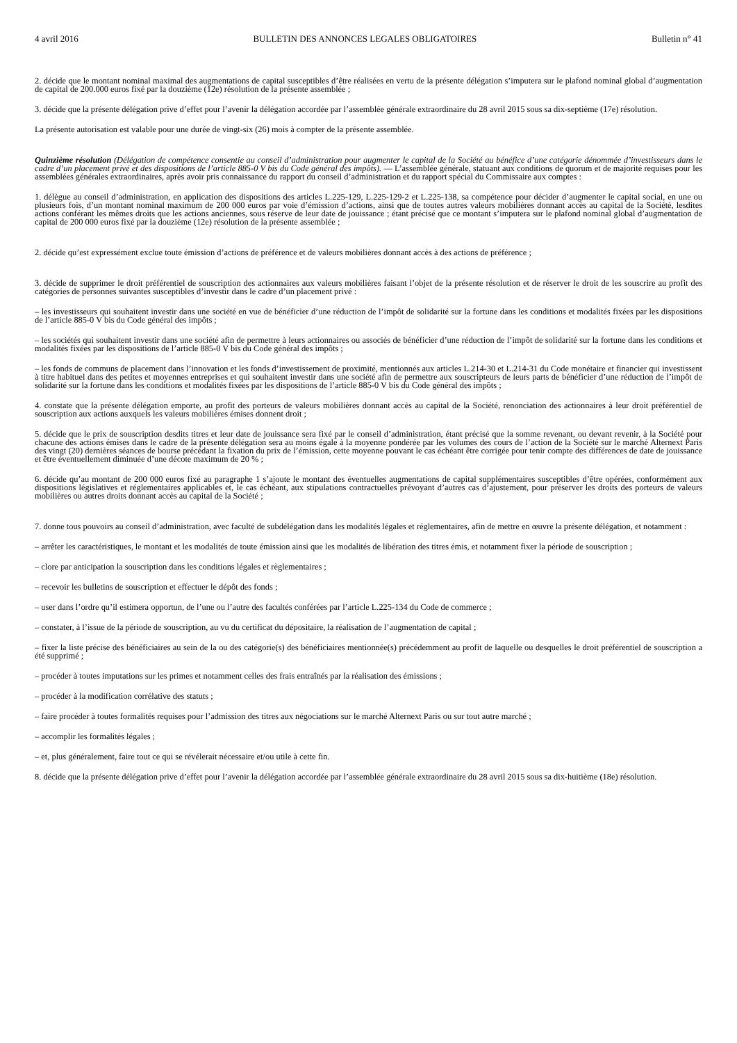4 avril 2016 BULLETIN DES ANNONCES LEGALES OBLIGATOIRES Bulletin n° 41
2. décide que le montant nominal maximal des augmentations de capital susceptibles d’être réalisées en vertu de la présente délégation s’imputera sur le plafond nominal global d’augmentation de capital de 200.000 euros fixé par la douzième (12e) résolution de la présente assemblée ;
3. décide que la présente délégation prive d’effet pour l’avenir la délégation accordée par l’assemblée générale extraordinaire du 28 avril 2015 sous sa dix-septième (17e) résolution.
La présente autorisation est valable pour une durée de vingt-six (26) mois à compter de la présente assemblée.
Quinzième résolution (Délégation de compétence consentie au conseil d’administration pour augmenter le capital de la Société au bénéfice d’une catégorie dénommée d’investisseurs dans le cadre d’un placement privé et des dispositions de l’article 885-0 V bis du Code général des impôts). — L’assemblée générale, statuant aux conditions de quorum et de majorité requises pour les assemblées générales extraordinaires, après avoir pris connaissance du rapport du conseil d’administration et du rapport spécial du Commissaire aux comptes :
1. délègue au conseil d’administration, en application des dispositions des articles L.225-129, L.225-129-2 et L.225-138, sa compétence pour décider d’augmenter le capital social, en une ou plusieurs fois, d’un montant nominal maximum de 200 000 euros par voie d’émission d’actions, ainsi que de toutes autres valeurs mobilières donnant accès au capital de la Société, lesdites actions conférant les mêmes droits que les actions anciennes, sous réserve de leur date de jouissance ; étant précisé que ce montant s’imputera sur le plafond nominal global d’augmentation de capital de 200 000 euros fixé par la douzième (12e) résolution de la présente assemblée ;
2. décide qu’est expressément exclue toute émission d’actions de préférence et de valeurs mobilières donnant accès à des actions de préférence ;
3. décide de supprimer le droit préférentiel de souscription des actionnaires aux valeurs mobilières faisant l’objet de la présente résolution et de réserver le droit de les souscrire au profit des catégories de personnes suivantes susceptibles d’investir dans le cadre d’un placement privé :
– les investisseurs qui souhaitent investir dans une société en vue de bénéficier d’une réduction de l’impôt de solidarité sur la fortune dans les conditions et modalités fixées par les dispositions de l’article 885-0 V bis du Code général des impôts ;
– les sociétés qui souhaitent investir dans une société afin de permettre à leurs actionnaires ou associés de bénéficier d’une réduction de l’impôt de solidarité sur la fortune dans les conditions et modalités fixées par les dispositions de l’article 885-0 V bis du Code général des impôts ;
– les fonds de communs de placement dans l’innovation et les fonds d’investissement de proximité, mentionnés aux articles L.214-30 et L.214-31 du Code monétaire et financier qui investissent à titre habituel dans des petites et moyennes entreprises et qui souhaitent investir dans une société afin de permettre aux souscripteurs de leurs parts de bénéficier d’une réduction de l’impôt de solidarité sur la fortune dans les conditions et modalités fixées par les dispositions de l’article 885-0 V bis du Code général des impôts ;
4. constate que la présente délégation emporte, au profit des porteurs de valeurs mobilières donnant accès au capital de la Société, renonciation des actionnaires à leur droit préférentiel de souscription aux actions auxquels les valeurs mobilières émises donnent droit ;
5. décide que le prix de souscription desdits titres et leur date de jouissance sera fixé par le conseil d’administration, étant précisé que la somme revenant, ou devant revenir, à la Société pour chacune des actions émises dans le cadre de la présente délégation sera au moins égale à la moyenne pondérée par les volumes des cours de l’action de la Société sur le marché Alternext Paris des vingt (20) dernières séances de bourse précédant la fixation du prix de l’émission, cette moyenne pouvant le cas échéant être corrigée pour tenir compte des différences de date de jouissance et être éventuellement diminuée d’une décote maximum de 20 % ;
6. décide qu’au montant de 200 000 euros fixé au paragraphe 1 s’ajoute le montant des éventuelles augmentations de capital supplémentaires susceptibles d’être opérées, conformément aux dispositions législatives et réglementaires applicables et, le cas échéant, aux stipulations contractuelles prévoyant d’autres cas d’ajustement, pour préserver les droits des porteurs de valeurs mobilières ou autres droits donnant accès au capital de la Société ;
7. donne tous pouvoirs au conseil d’administration, avec faculté de subdélégation dans les modalités légales et réglementaires, afin de mettre en œuvre la présente délégation, et notamment :
– arrêter les caractéristiques, le montant et les modalités de toute émission ainsi que les modalités de libération des titres émis, et notamment fixer la période de souscription ;
– clore par anticipation la souscription dans les conditions légales et règlementaires ;
– recevoir les bulletins de souscription et effectuer le dépôt des fonds ;
– user dans l’ordre qu’il estimera opportun, de l’une ou l’autre des facultés conférées par l’article L.225-134 du Code de commerce ;
– constater, à l’issue de la période de souscription, au vu du certificat du dépositaire, la réalisation de l’augmentation de capital ;
– fixer la liste précise des bénéficiaires au sein de la ou des catégorie(s) des bénéficiaires mentionnée(s) précédemment au profit de laquelle ou desquelles le droit préférentiel de souscription a été supprimé ;
– procéder à toutes imputations sur les primes et notamment celles des frais entraînés par la réalisation des émissions ;
– procéder à la modification corrélative des statuts ;
– faire procéder à toutes formalités requises pour l’admission des titres aux négociations sur le marché Alternext Paris ou sur tout autre marché ;
– accomplir les formalités légales ;
– et, plus généralement, faire tout ce qui se révélerait nécessaire et/ou utile à cette fin.
8. décide que la présente délégation prive d’effet pour l’avenir la délégation accordée par l’assemblée générale extraordinaire du 28 avril 2015 sous sa dix-huitième (18e) résolution.